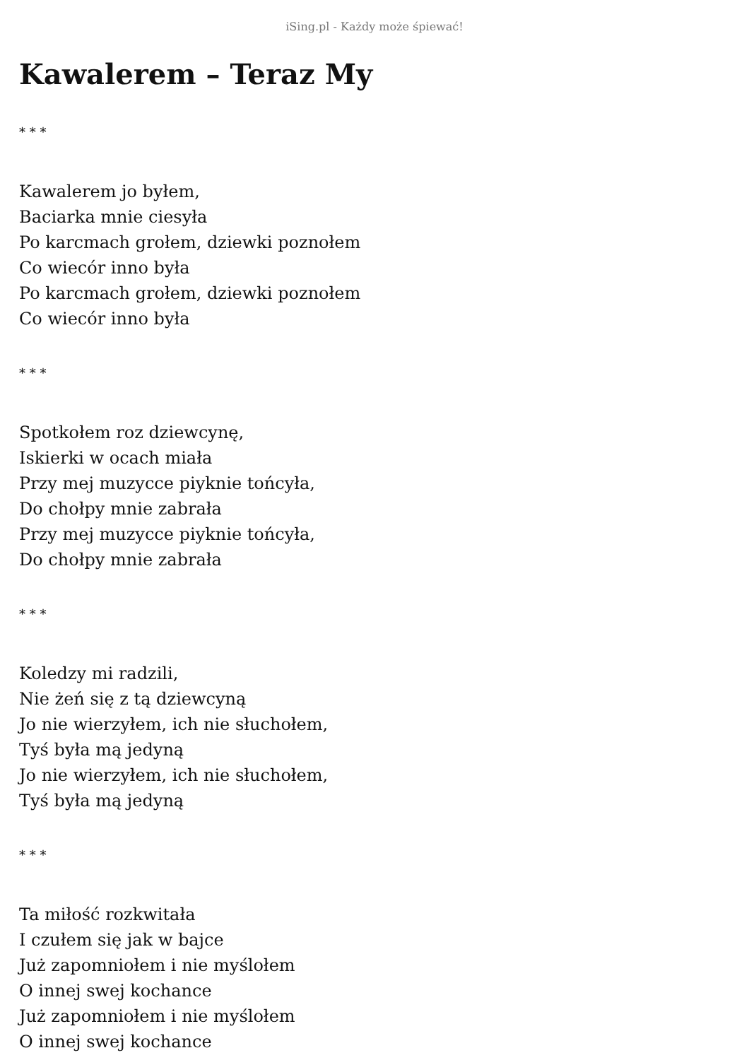iSing.pl - Każdy może śpiewać!
Kawalerem – Teraz My
* * *
Kawalerem jo byłem,
Baciarka mnie ciesyła
Po karcmach grołem, dziewki poznołem
Co wiecór inno była
Po karcmach grołem, dziewki poznołem
Co wiecór inno była
* * *
Spotkołem roz dziewcynę,
Iskierki w ocach miała
Przy mej muzycce piyknie tońcyła,
Do chołpy mnie zabrała
Przy mej muzycce piyknie tońcyła,
Do chołpy mnie zabrała
* * *
Koledzy mi radzili,
Nie żeń się z tą dziewcyną
Jo nie wierzyłem, ich nie słuchołem,
Tyś była mą jedyną
Jo nie wierzyłem, ich nie słuchołem,
Tyś była mą jedyną
* * *
Ta miłość rozkwitała
I czułem się jak w bajce
Już zapomniołem i nie myślołem
O innej swej kochance
Już zapomniołem i nie myślołem
O innej swej kochance